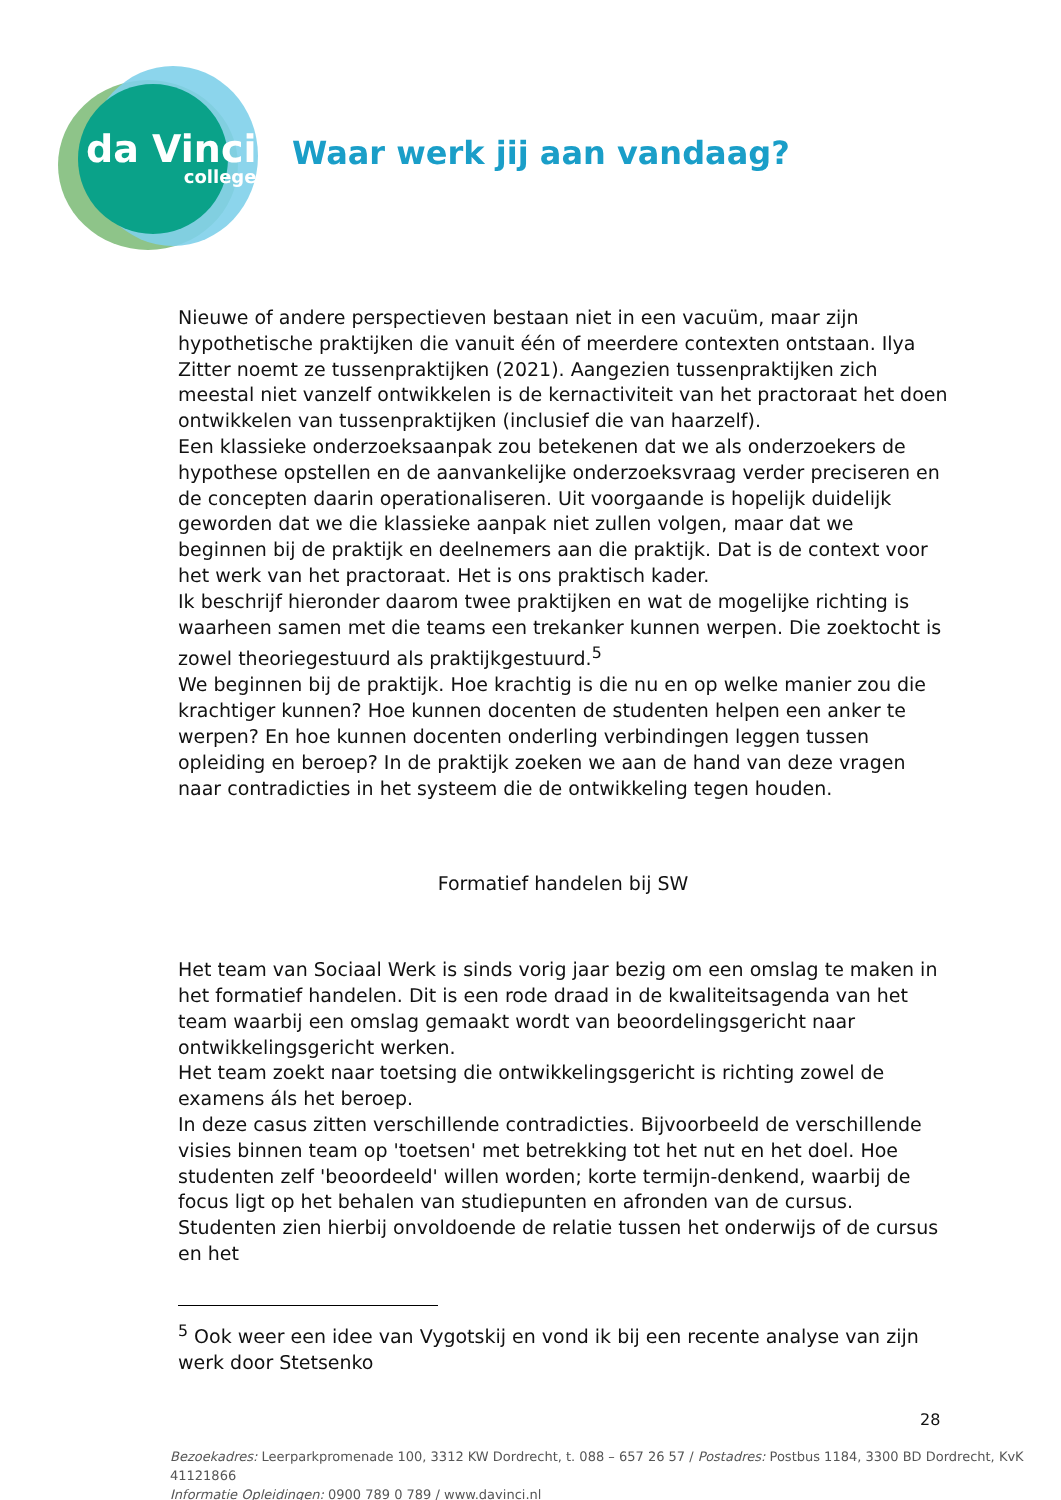da Vinci
college
Waar werk jij aan vandaag?
Nieuwe of andere perspectieven bestaan niet in een vacuüm, maar zijn hypothetische praktijken die vanuit één of meerdere contexten ontstaan. Ilya Zitter noemt ze tussenpraktijken (2021). Aangezien tussenpraktijken zich meestal niet vanzelf ontwikkelen is de kernactiviteit van het practoraat het doen ontwikkelen van tussenpraktijken (inclusief die van haarzelf).
Een klassieke onderzoeksaanpak zou betekenen dat we als onderzoekers de hypothese opstellen en de aanvankelijke onderzoeksvraag verder preciseren en de concepten daarin operationaliseren. Uit voorgaande is hopelijk duidelijk geworden dat we die klassieke aanpak niet zullen volgen, maar dat we beginnen bij de praktijk en deelnemers aan die praktijk. Dat is de context voor het werk van het practoraat. Het is ons praktisch kader.
Ik beschrijf hieronder daarom twee praktijken en wat de mogelijke richting is waarheen samen met die teams een trekanker kunnen werpen. Die zoektocht is zowel theoriegestuurd als praktijkgestuurd.<sup>5</sup>
We beginnen bij de praktijk. Hoe krachtig is die nu en op welke manier zou die krachtiger kunnen? Hoe kunnen docenten de studenten helpen een anker te werpen? En hoe kunnen docenten onderling verbindingen leggen tussen opleiding en beroep? In de praktijk zoeken we aan de hand van deze vragen naar contradicties in het systeem die de ontwikkeling tegen houden.
Formatief handelen bij SW
Het team van Sociaal Werk is sinds vorig jaar bezig om een omslag te maken in het formatief handelen. Dit is een rode draad in de kwaliteitsagenda van het team waarbij een omslag gemaakt wordt van beoordelingsgericht naar ontwikkelingsgericht werken.
Het team zoekt naar toetsing die ontwikkelingsgericht is richting zowel de examens áls het beroep.
In deze casus zitten verschillende contradicties. Bijvoorbeeld de verschillende visies binnen team op 'toetsen' met betrekking tot het nut en het doel. Hoe studenten zelf 'beoordeeld' willen worden; korte termijn-denkend, waarbij de focus ligt op het behalen van studiepunten en afronden van de cursus. Studenten zien hierbij onvoldoende de relatie tussen het onderwijs of de cursus en het
<sup>5</sup> Ook weer een idee van Vygotskij en vond ik bij een recente analyse van zijn werk door Stetsenko
28
Bezoekadres: Leerparkpromenade 100, 3312 KW Dordrecht, t. 088 – 657 26 57 / Postadres: Postbus 1184, 3300 BD Dordrecht, KvK 41121866
Informatie Opleidingen: 0900 789 0 789 / www.davinci.nl